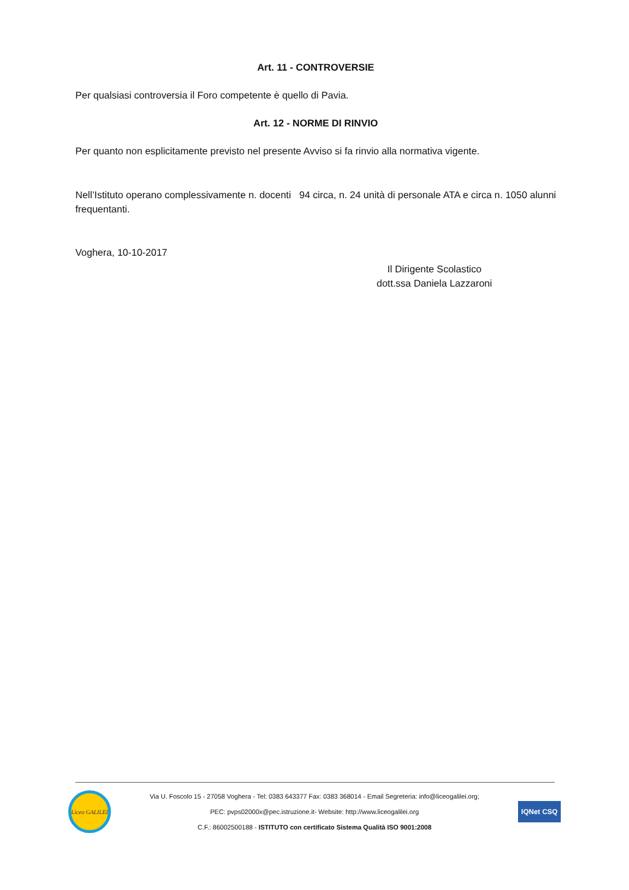Art. 11 - CONTROVERSIE
Per qualsiasi controversia il Foro competente è quello di Pavia.
Art. 12 - NORME DI RINVIO
Per quanto non esplicitamente previsto nel presente Avviso si fa rinvio alla normativa vigente.
Nell’Istituto operano complessivamente n. docenti 94 circa, n. 24 unità di personale ATA e circa n. 1050 alunni frequentanti.
Voghera, 10-10-2017
Il Dirigente Scolastico
dott.ssa Daniela Lazzaroni
Liceo GALILEI
Via U. Foscolo 15 - 27058 Voghera - Tel: 0383 643377 Fax: 0383 368014 - Email Segreteria: info@liceogalilei.org;
PEC: pvps02000x@pec.istruzione.it- Website: http://www.liceogalilei.org
C.F.: 86002500188 - ISTITUTO con certificato Sistema Qualità ISO 9001:2008
IQNet CSQ